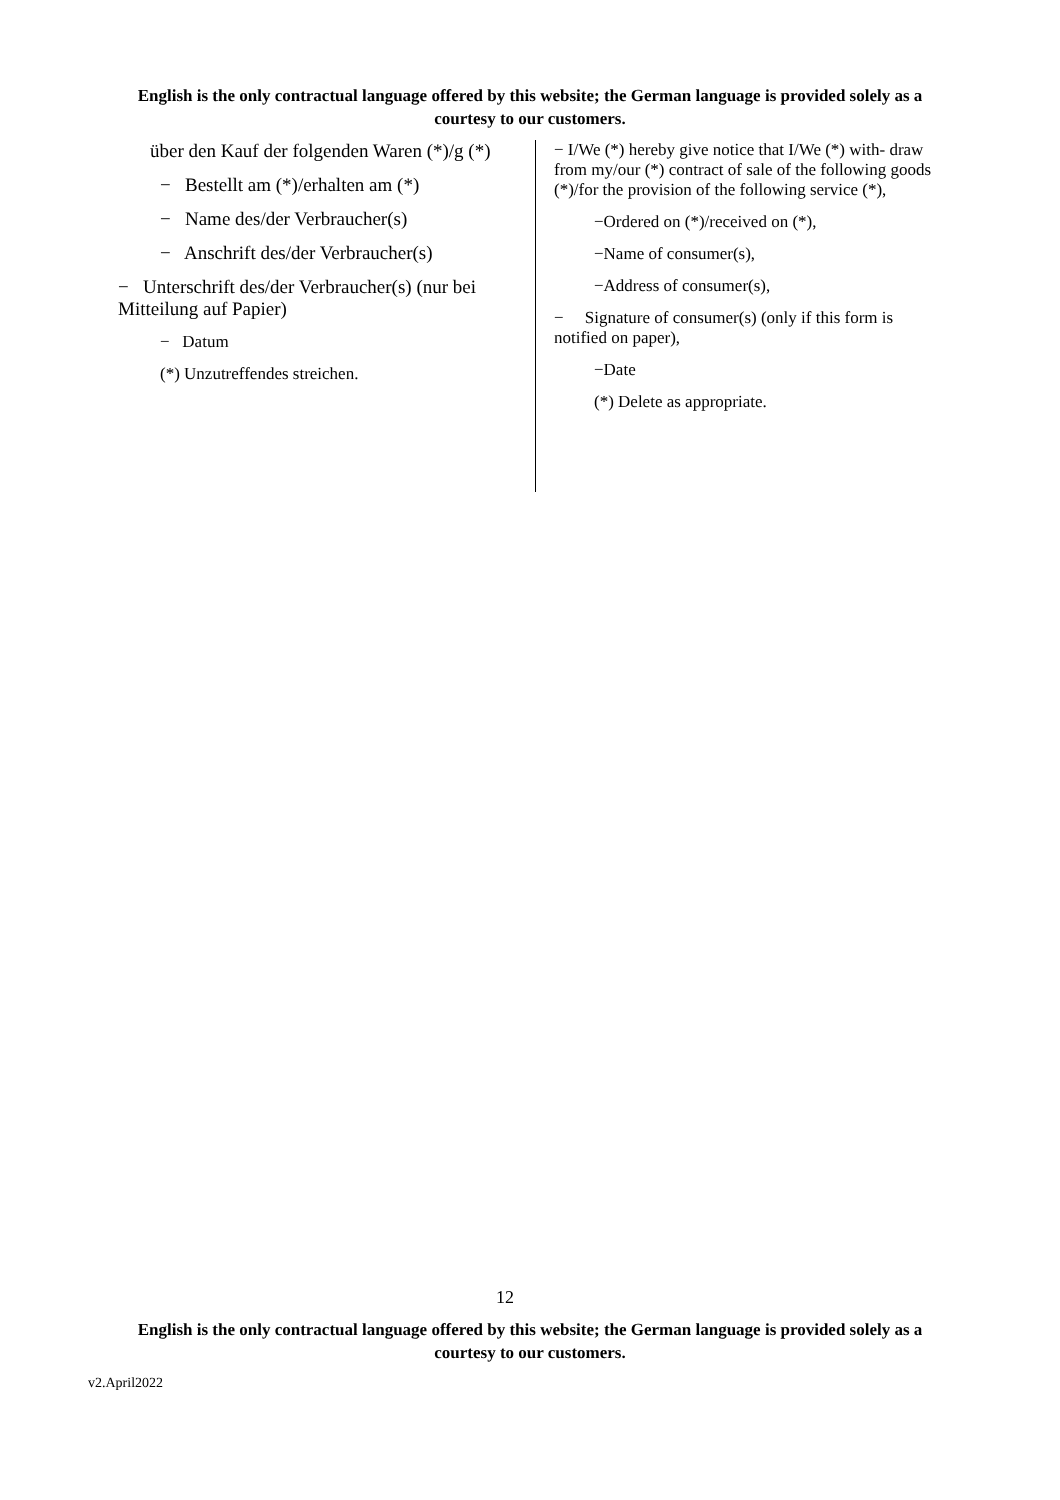English is the only contractual language offered by this website; the German language is provided solely as a courtesy to our customers.
über den Kauf der folgenden Waren (*)/g (*)
− Bestellt am (*)/erhalten am (*)
− Name des/der Verbraucher(s)
− Anschrift des/der Verbraucher(s)
− Unterschrift des/der Verbraucher(s) (nur bei Mitteilung auf Papier)
− Datum
(*) Unzutreffendes streichen.
− I/We (*) hereby give notice that I/We (*) with- draw from my/our (*) contract of sale of the following goods (*)/for the provision of the following service (*),
−Ordered on (*)/received on (*),
−Name of consumer(s),
−Address of consumer(s),
− Signature of consumer(s) (only if this form is notified on paper),
−Date
(*) Delete as appropriate.
12
English is the only contractual language offered by this website; the German language is provided solely as a courtesy to our customers.
v2.April2022